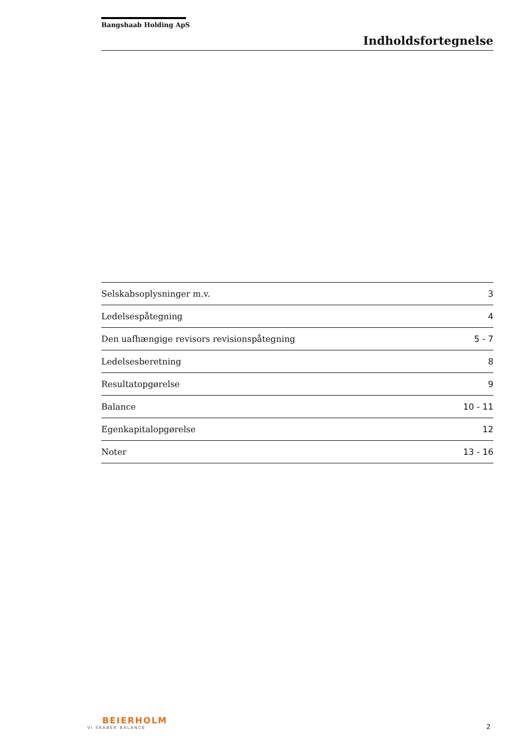Bangshaab Holding ApS
Indholdsfortegnelse
| Selskabsoplysninger m.v. | 3 |
| Ledelsespåtegning | 4 |
| Den uafhængige revisors revisionspåtegning | 5 - 7 |
| Ledelsesberetning | 8 |
| Resultatopgørelse | 9 |
| Balance | 10 - 11 |
| Egenkapitalopgørelse | 12 |
| Noter | 13 - 16 |
BEIERHOLM
VI SKABER BALANCE
2